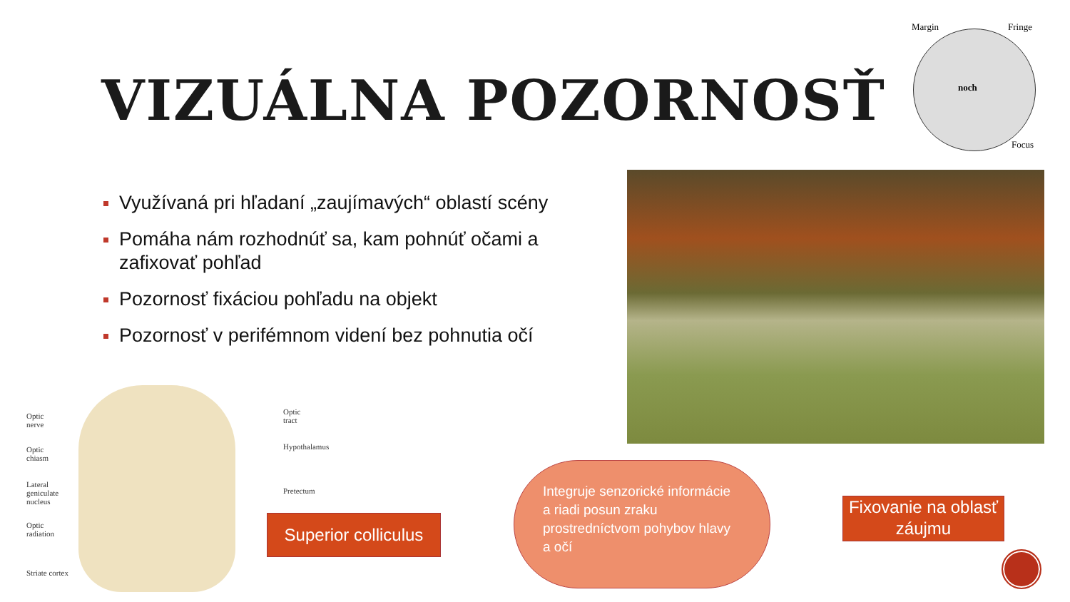Margin Fringe
noch
Focus
VIZUÁLNA POZORNOSŤ
Využívaná pri hľadaní „zaujímavých“ oblastí scény
Pomáha nám rozhodnúť sa, kam pohnúť očami a zafixovať pohľad
Pozornosť fixáciou pohľadu na objekt
Pozornosť v perifémnom videní bez pohnutia očí
Optic
nerve
Optic
tract
Optic
chiasm
Hypothalamus
Lateral
geniculate
nucleus
Pretectum
Optic
radiation
Striate cortex
Superior colliculus
Integruje senzorické informácie a riadi posun zraku prostredníctvom pohybov hlavy a očí
Fixovanie na oblasť záujmu